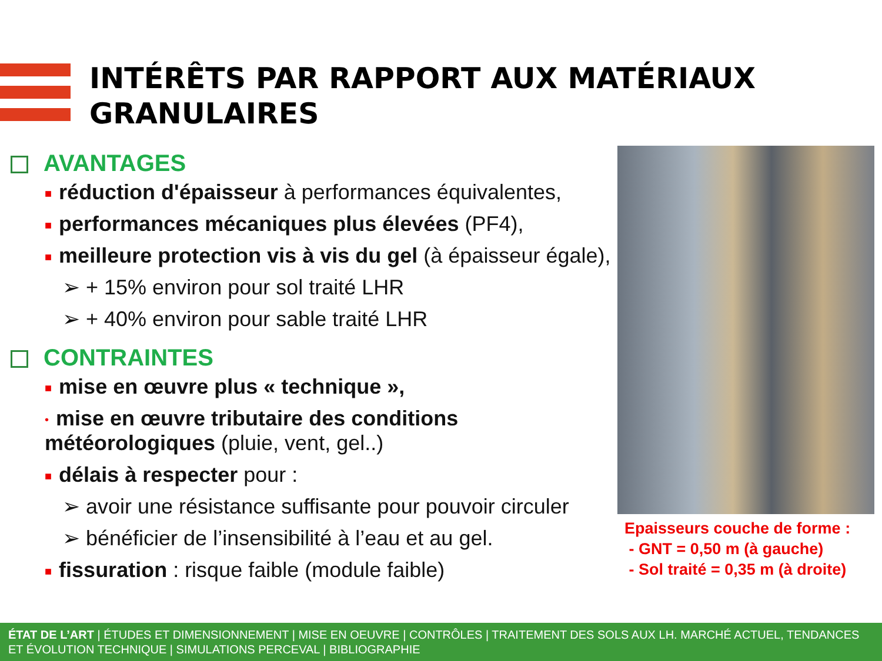INTÉRÊTS PAR RAPPORT AUX MATÉRIAUX
GRANULAIRES
AVANTAGES
■ réduction d'épaisseur à performances équivalentes,
■ performances mécaniques plus élevées (PF4),
■ meilleure protection vis à vis du gel (à épaisseur égale),
➢ + 15% environ pour sol traité LHR
➢ + 40% environ pour sable traité LHR
CONTRAINTES
■ mise en œuvre plus « technique »,
• mise en œuvre tributaire des conditions météorologiques (pluie, vent, gel..)
■ délais à respecter pour :
➢ avoir une résistance suffisante pour pouvoir circuler
➢ bénéficier de l’insensibilité à l’eau et au gel.
■ fissuration : risque faible (module faible)
Epaisseurs couche de forme :
- GNT = 0,50 m (à gauche)
- Sol traité = 0,35 m (à droite)
ÉTAT DE L’ART | ÉTUDES ET DIMENSIONNEMENT | MISE EN OEUVRE | CONTRÔLES | TRAITEMENT DES SOLS AUX LH. MARCHÉ ACTUEL, TENDANCES ET ÉVOLUTION TECHNIQUE | SIMULATIONS PERCEVAL | BIBLIOGRAPHIE